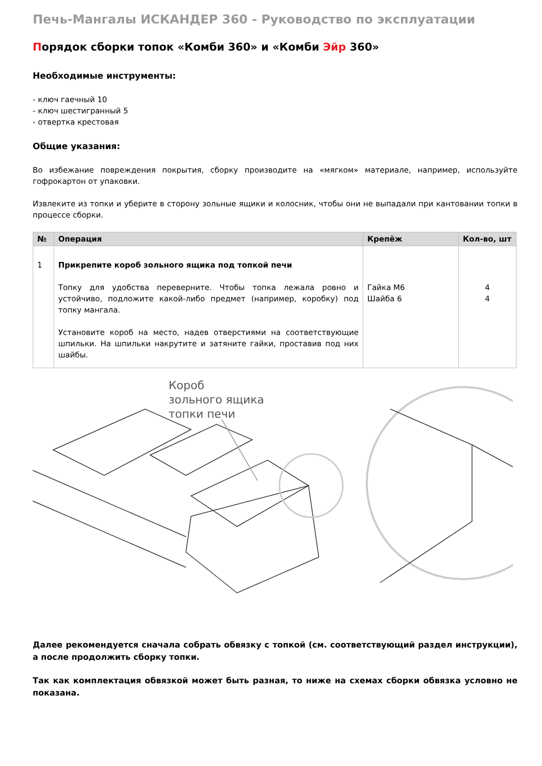Печь-Мангалы ИСКАНДЕР 360 - Руководство по эксплуатации
Порядок сборки топок «Комби 360» и «Комби Эйр 360»
Необходимые инструменты:
- ключ гаечный 10
- ключ шестигранный 5
- отвертка крестовая
Общие указания:
Во избежание повреждения покрытия, сборку производите на «мягком» материале, например, используйте гофрокартон от упаковки.
Извлеките из топки и уберите в сторону зольные ящики и колосник, чтобы они не выпадали при кантовании топки в процессе сборки.
| № | Операция | Крепёж | Кол-во, шт |
| --- | --- | --- | --- |
| 1 | Прикрепите короб зольного ящика под топкой печи Топку для удобства переверните. Чтобы топка лежала ровно и устойчиво, подложите какой-либо предмет (например, коробку) под топку мангала. Установите короб на место, надев отверстиями на соответствующие шпильки. На шпильки накрутите и затяните гайки, проставив под них шайбы. | Гайка М6 Шайба 6 | 4 4 |
Короб
зольного ящика
топки печи
Далее рекомендуется сначала собрать обвязку с топкой (см. соответствующий раздел инструкции), а после продолжить сборку топки.
Так как комплектация обвязкой может быть разная, то ниже на схемах сборки обвязка условно не показана.